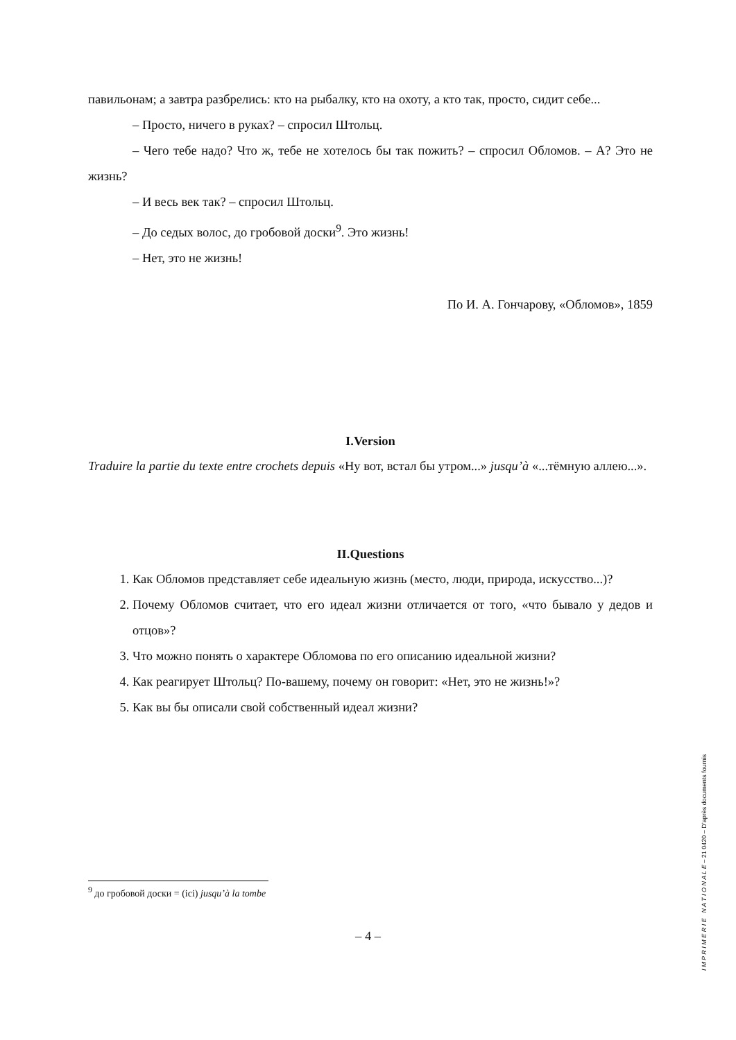павильонам; а завтра разбрелись: кто на рыбалку, кто на охоту, а кто так, просто, сидит себе...
– Просто, ничего в руках? – спросил Штольц.
– Чего тебе надо? Что ж, тебе не хотелось бы так пожить? – спросил Обломов. – А? Это не жизнь?
– И весь век так? – спросил Штольц.
– До седых волос, до гробовой доски<sup>9</sup>. Это жизнь!
– Нет, это не жизнь!
По И. А. Гончарову, «Обломов», 1859
I.Version
Traduire la partie du texte entre crochets depuis «Ну вот, встал бы утром...» jusqu’à «...тёмную аллею...».
II.Questions
1. Как Обломов представляет себе идеальную жизнь (место, люди, природа, искусство...)?
2. Почему Обломов считает, что его идеал жизни отличается от того, «что бывало у дедов и отцов»?
3. Что можно понять о характере Обломова по его описанию идеальной жизни?
4. Как реагирует Штольц? По-вашему, почему он говорит: «Нет, это не жизнь!»?
5. Как вы бы описали свой собственный идеал жизни?
<sup>9</sup> до гробовой доски = (ici) jusqu’à la tombe
– 4 –
I M P R I M E R I E N A T I O N A L E – 21 0420 – D’après documents fournis